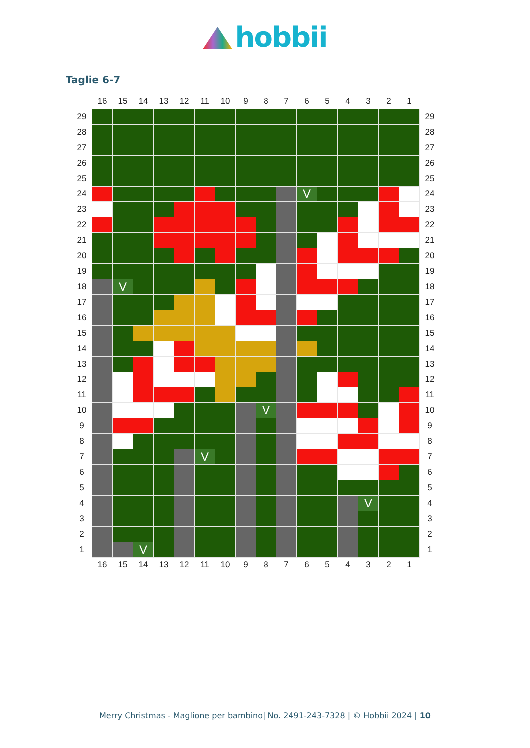hobbii
Taglie 6-7
| | 16 | 15 | 14 | 13 | 12 | 11 | 10 | 9 | 8 | 7 | 6 | 5 | 4 | 3 | 2 | 1 | |
| 29 | | | | | | | | | | | | | | | | | 29 |
| 28 | | | | | | | | | | | | | | | | | 28 |
| 27 | | | | | | | | | | | | | | | | | 27 |
| 26 | | | | | | | | | | | | | | | | | 26 |
| 25 | | | | | | | | | | | | | | | | | 25 |
| 24 | | | | | | | | | | | V | | | | | | 24 |
| 23 | | | | | | | | | | | | | | | | | 23 |
| 22 | | | | | | | | | | | | | | | | | 22 |
| 21 | | | | | | | | | | | | | | | | | 21 |
| 20 | | | | | | | | | | | | | | | | | 20 |
| 19 | | | | | | | | | | | | | | | | | 19 |
| 18 | | V | | | | | | | | | | | | | | | 18 |
| 17 | | | | | | | | | | | | | | | | | 17 |
| 16 | | | | | | | | | | | | | | | | | 16 |
| 15 | | | | | | | | | | | | | | | | | 15 |
| 14 | | | | | | | | | | | | | | | | | 14 |
| 13 | | | | | | | | | | | | | | | | | 13 |
| 12 | | | | | | | | | | | | | | | | | 12 |
| 11 | | | | | | | | | | | | | | | | | 11 |
| 10 | | | | | | | | | V | | | | | | | | 10 |
| 9 | | | | | | | | | | | | | | | | | 9 |
| 8 | | | | | | | | | | | | | | | | | 8 |
| 7 | | | | | | V | | | | | | | | | | | 7 |
| 6 | | | | | | | | | | | | | | | | | 6 |
| 5 | | | | | | | | | | | | | | | | | 5 |
| 4 | | | | | | | | | | | | | | V | | | 4 |
| 3 | | | | | | | | | | | | | | | | | 3 |
| 2 | | | | | | | | | | | | | | | | | 2 |
| 1 | | | V | | | | | | | | | | | | | | 1 |
| | 16 | 15 | 14 | 13 | 12 | 11 | 10 | 9 | 8 | 7 | 6 | 5 | 4 | 3 | 2 | 1 | |
Merry Christmas - Maglione per bambino| No. 2491-243-7328 | © Hobbii 2024 | 10